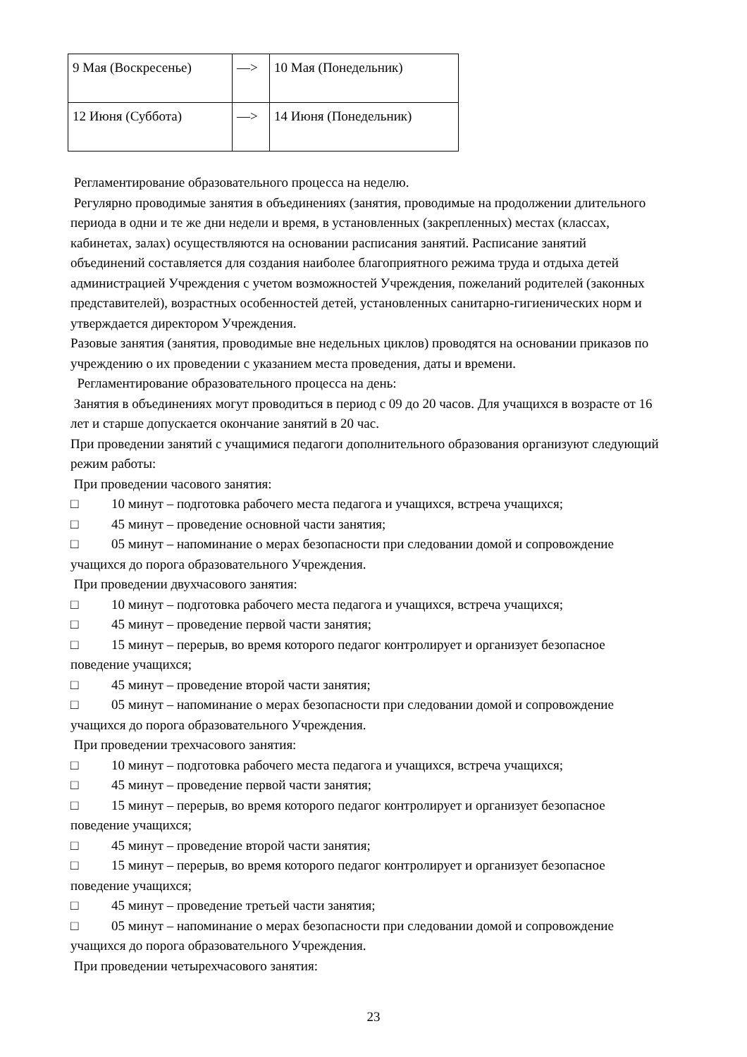| 9 Мая (Воскресенье) | —> | 10 Мая (Понедельник) |
| 12 Июня (Суббота) | —> | 14 Июня (Понедельник) |
Регламентирование образовательного процесса на неделю.
Регулярно проводимые занятия в объединениях (занятия, проводимые на продолжении длительного периода в одни и те же дни недели и время, в установленных (закрепленных) местах (классах, кабинетах, залах) осуществляются на основании расписания занятий. Расписание занятий объединений составляется для создания наиболее благоприятного режима труда и отдыха детей администрацией Учреждения с учетом возможностей Учреждения, пожеланий родителей (законных представителей), возрастных особенностей детей, установленных санитарно-гигиенических норм и утверждается директором Учреждения.
Разовые занятия (занятия, проводимые вне недельных циклов) проводятся на основании приказов по учреждению о их проведении с указанием места проведения, даты и времени.
Регламентирование образовательного процесса на день:
Занятия в объединениях могут проводиться в период с 09 до 20 часов. Для учащихся в возрасте от 16 лет и старше допускается окончание занятий в 20 час.
При проведении занятий с учащимися педагоги дополнительного образования организуют следующий режим работы:
При проведении часового занятия:
□ 10 минут – подготовка рабочего места педагога и учащихся, встреча учащихся;
□ 45 минут – проведение основной части занятия;
□ 05 минут – напоминание о мерах безопасности при следовании домой и сопровождение учащихся до порога образовательного Учреждения.
При проведении двухчасового занятия:
□ 10 минут – подготовка рабочего места педагога и учащихся, встреча учащихся;
□ 45 минут – проведение первой части занятия;
□ 15 минут – перерыв, во время которого педагог контролирует и организует безопасное поведение учащихся;
□ 45 минут – проведение второй части занятия;
□ 05 минут – напоминание о мерах безопасности при следовании домой и сопровождение учащихся до порога образовательного Учреждения.
При проведении трехчасового занятия:
□ 10 минут – подготовка рабочего места педагога и учащихся, встреча учащихся;
□ 45 минут – проведение первой части занятия;
□ 15 минут – перерыв, во время которого педагог контролирует и организует безопасное поведение учащихся;
□ 45 минут – проведение второй части занятия;
□ 15 минут – перерыв, во время которого педагог контролирует и организует безопасное поведение учащихся;
□ 45 минут – проведение третьей части занятия;
□ 05 минут – напоминание о мерах безопасности при следовании домой и сопровождение учащихся до порога образовательного Учреждения.
При проведении четырехчасового занятия:
23